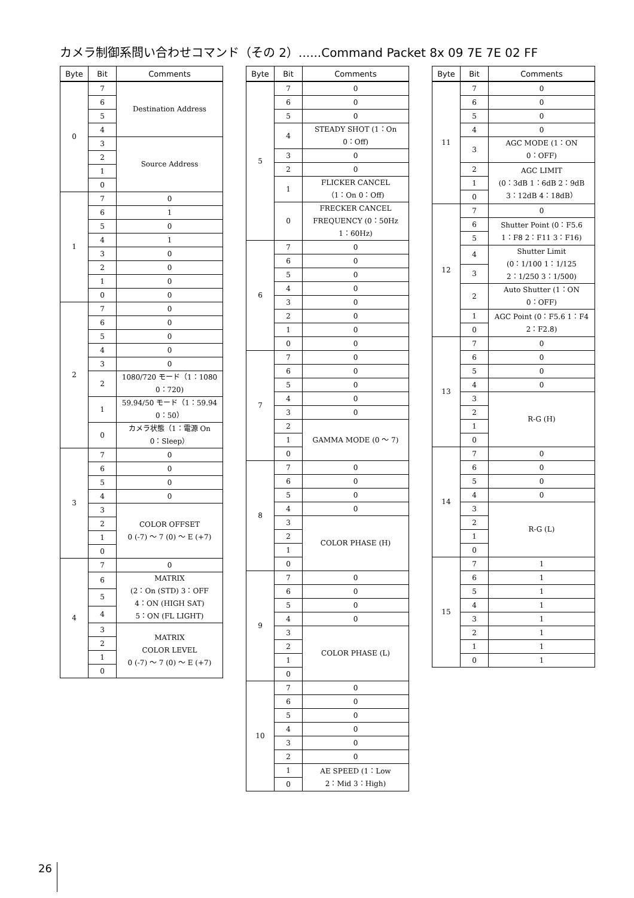カメラ制御系問い合わせコマンド（その 2）......Command Packet 8x 09 7E 7E 02 FF
| Byte | Bit | Comments |
| --- | --- | --- |
| 0 | 7 | Destination Address |
| | 6 | |
| | 5 | |
| | 4 | |
| | 3 | Source Address |
| | 2 | |
| | 1 | |
| | 0 | |
| 1 | 7 | 0 |
| | 6 | 1 |
| | 5 | 0 |
| | 4 | 1 |
| | 3 | 0 |
| | 2 | 0 |
| | 1 | 0 |
| | 0 | 0 |
| 2 | 7 | 0 |
| | 6 | 0 |
| | 5 | 0 |
| | 4 | 0 |
| | 3 | 0 |
| | 2 | 1080/720 モード（1：1080 0：720) |
| | 1 | 59.94/50 モード（1：59.94 0：50） |
| | 0 | カメラ状態（1：電源 On 0：Sleep） |
| 3 | 7 | 0 |
| | 6 | 0 |
| | 5 | 0 |
| | 4 | 0 |
| | 3 | COLOR OFFSET 0 (-7) ～ 7 (0) ～ E (+7) |
| | 2 | |
| | 1 | |
| | 0 | |
| 4 | 7 | 0 |
| | 6 | MATRIX (2：On (STD) 3：OFF 4：ON (HIGH SAT) 5：ON (FL LIGHT) |
| | 5 | |
| | 4 | |
| | 3 | MATRIX COLOR LEVEL 0 (-7) ～ 7 (0) ～ E (+7) |
| | 2 | |
| | 1 | |
| | 0 | |
| Byte | Bit | Comments |
| --- | --- | --- |
| 5 | 7 | 0 |
| | 6 | 0 |
| | 5 | 0 |
| | 4 | STEADY SHOT (1：On 0：Off) |
| | 3 | 0 |
| | 2 | 0 |
| | 1 | FLICKER CANCEL （1：On 0：Off) |
| | 0 | FRECKER CANCEL FREQUENCY (0：50Hz 1：60Hz) |
| 6 | 7 | 0 |
| | 6 | 0 |
| | 5 | 0 |
| | 4 | 0 |
| | 3 | 0 |
| | 2 | 0 |
| | 1 | 0 |
| | 0 | 0 |
| 7 | 7 | 0 |
| | 6 | 0 |
| | 5 | 0 |
| | 4 | 0 |
| | 3 | 0 |
| | 2 | GAMMA MODE (0 ～ 7) |
| | 1 | |
| | 0 | |
| 8 | 7 | 0 |
| | 6 | 0 |
| | 5 | 0 |
| | 4 | 0 |
| | 3 | COLOR PHASE (H) |
| | 2 | |
| | 1 | |
| | 0 | |
| 9 | 7 | 0 |
| | 6 | 0 |
| | 5 | 0 |
| | 4 | 0 |
| | 3 | COLOR PHASE (L) |
| | 2 | |
| | 1 | |
| | 0 | |
| 10 | 7 | 0 |
| | 6 | 0 |
| | 5 | 0 |
| | 4 | 0 |
| | 3 | 0 |
| | 2 | 0 |
| | 1 | AE SPEED (1：Low 2：Mid 3：High) |
| | 0 | |
| Byte | Bit | Comments |
| --- | --- | --- |
| 11 | 7 | 0 |
| | 6 | 0 |
| | 5 | 0 |
| | 4 | 0 |
| | 3 | AGC MODE (1：ON 0：OFF) |
| | 2 | AGC LIMIT (0：3dB 1：6dB 2：9dB 3：12dB 4：18dB） |
| | 1 | |
| | 0 | |
| 12 | 7 | 0 |
| | 6 | Shutter Point (0：F5.6 1：F8 2：F11 3：F16) |
| | 5 | |
| | 4 | Shutter Limit (0：1/100 1：1/125 2：1/250 3：1/500) |
| | 3 | |
| | 2 | Auto Shutter (1：ON 0：OFF) |
| | 1 | AGC Point (0：F5.6 1：F4 2：F2.8) |
| | 0 | |
| 13 | 7 | 0 |
| | 6 | 0 |
| | 5 | 0 |
| | 4 | 0 |
| | 3 | R-G (H) |
| | 2 | |
| | 1 | |
| | 0 | |
| 14 | 7 | 0 |
| | 6 | 0 |
| | 5 | 0 |
| | 4 | 0 |
| | 3 | R-G (L) |
| | 2 | |
| | 1 | |
| | 0 | |
| 15 | 7 | 1 |
| | 6 | 1 |
| | 5 | 1 |
| | 4 | 1 |
| | 3 | 1 |
| | 2 | 1 |
| | 1 | 1 |
| | 0 | 1 |
26